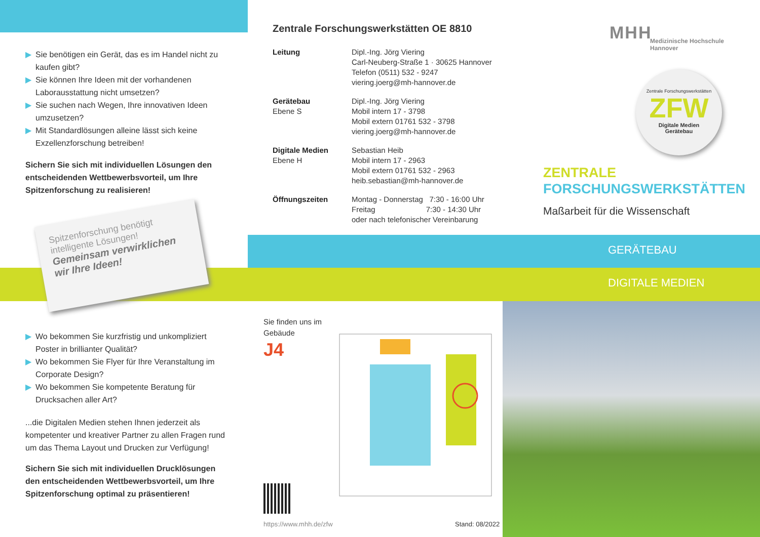▶ Sie benötigen ein Gerät, das es im Handel nicht zu kaufen gibt?
▶ Sie können Ihre Ideen mit der vorhandenen Laboraus­stattung nicht umsetzen?
▶ Sie suchen nach Wegen, Ihre innovativen Ideen umzusetzen?
▶ Mit Standardlösungen alleine lässt sich keine Exzellenz­forschung betreiben!
Sichern Sie sich mit individuellen Lösungen den entscheidenden Wettbewerbsvorteil, um Ihre Spitzenforschung zu realisieren!
Spitzenforschung benötigt intelligente Lösungen!
Gemeinsam verwirklichen wir Ihre Ideen!
▶ Wo bekommen Sie kurzfristig und unkompliziert Poster in brillianter Qualität?
▶ Wo bekommen Sie Flyer für Ihre Veranstaltung im Corporate Design?
▶ Wo bekommen Sie kompetente Beratung für Drucksachen aller Art?
...die Digitalen Medien stehen Ihnen jederzeit als kompe­tenter und kreativer Partner zu allen Fragen rund um das Thema Layout und Drucken zur Verfügung!
Sichern Sie sich mit individuellen Drucklösungen den entscheidenden Wettbewerbsvorteil, um Ihre Spitzenforschung optimal zu präsentieren!
Zentrale Forschungswerkstätten OE 8810
| Leitung | Dipl.-Ing. Jörg Viering Carl-Neuberg-Straße 1 · 30625 Hannover Telefon (0511) 532 - 9247 viering.joerg@mh-hannover.de |
| Gerätebau Ebene S | Dipl.-Ing. Jörg Viering Mobil intern 17 - 3798 Mobil extern 01761 532 - 3798 viering.joerg@mh-hannover.de |
| Digitale Medien Ebene H | Sebastian Heib Mobil intern 17 - 2963 Mobil extern 01761 532 - 2963 heib.sebastian@mh-hannover.de |
| Öffnungszeiten | Montag - Donnerstag 7:30 - 16:00 Uhr Freitag 7:30 - 14:30 Uhr oder nach telefonischer Vereinbarung |
MHH
Medizinische Hochschule
Hannover
Zentrale Forschungswerkstätten
ZFW
Digitale Medien
Gerätebau
ZENTRALE
FORSCHUNGSWERKSTÄTTEN
Maßarbeit für die Wissenschaft
GERÄTEBAU
DIGITALE MEDIEN
Sie finden uns im
Gebäude
J4
https://www.mhh.de/zfw Stand: 08/2022